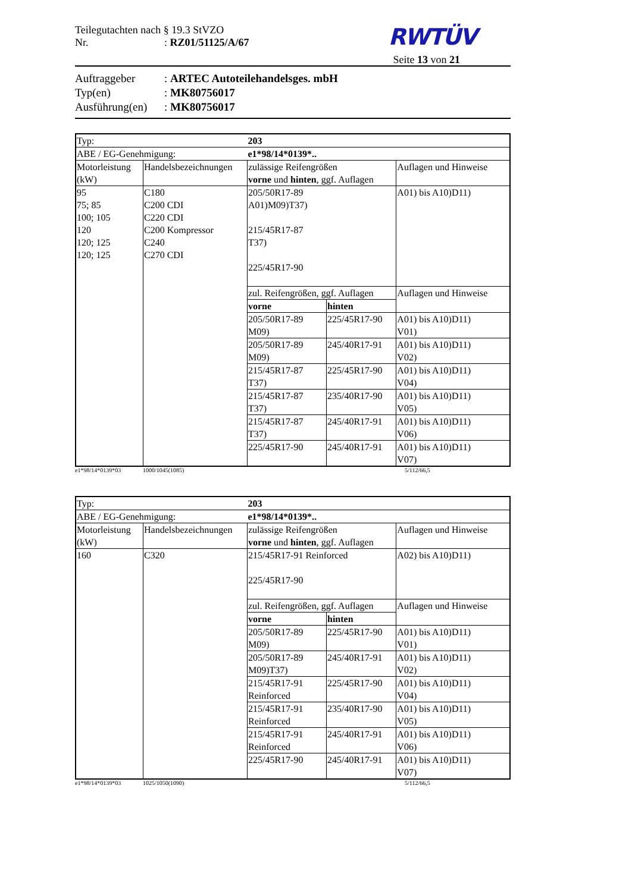Teilegutachten nach § 19.3 StVZO
Nr. : RZ01/51125/A/67
RWTÜV
Seite 13 von 21
Auftraggeber : ARTEC Autoteilehandelsges. mbH
Typ(en) : MK80756017
Ausführung(en)
: MK80756017
| Typ: | | 203 | | |
| ABE / EG-Genehmigung: | | e1*98/14*0139*.. | | |
| Motorleistung (kW) | Handelsbezeichnungen | zulässige Reifengrößen vorne und hinten , ggf. Auflagen | | Auflagen und Hinweise |
| 95 75; 85 100; 105 120 120; 125 120; 125 | C180 C200 CDI C220 CDI C200 Kompressor C240 C270 CDI | 205/50R17-89 A01)M09)T37) 215/45R17-87 T37) 225/45R17-90 | | A01) bis A10)D11) |
| | | zul. Reifengrößen, ggf. Auflagen | | Auflagen und Hinweise |
| | | vorne | hinten | |
| | | 205/50R17-89 M09) | 225/45R17-90 | A01) bis A10)D11) V01) |
| | | 205/50R17-89 M09) | 245/40R17-91 | A01) bis A10)D11) V02) |
| | | 215/45R17-87 T37) | 225/45R17-90 | A01) bis A10)D11) V04) |
| | | 215/45R17-87 T37) | 235/40R17-90 | A01) bis A10)D11) V05) |
| | | 215/45R17-87 T37) | 245/40R17-91 | A01) bis A10)D11) V06) |
| | | 225/45R17-90 | 245/40R17-91 | A01) bis A10)D11) V07) |
e1*98/14*0139*03 1000/1045(1085) 5/112/66,5
| Typ: | | 203 | | |
| ABE / EG-Genehmigung: | | e1*98/14*0139*.. | | |
| Motorleistung (kW) | Handelsbezeichnungen | zulässige Reifengrößen vorne und hinten , ggf. Auflagen | | Auflagen und Hinweise |
| 160 | C320 | 215/45R17-91 Reinforced 225/45R17-90 | | A02) bis A10)D11) |
| | | zul. Reifengrößen, ggf. Auflagen | | Auflagen und Hinweise |
| | | vorne | hinten | |
| | | 205/50R17-89 M09) | 225/45R17-90 | A01) bis A10)D11) V01) |
| | | 205/50R17-89 M09)T37) | 245/40R17-91 | A01) bis A10)D11) V02) |
| | | 215/45R17-91 Reinforced | 225/45R17-90 | A01) bis A10)D11) V04) |
| | | 215/45R17-91 Reinforced | 235/40R17-90 | A01) bis A10)D11) V05) |
| | | 215/45R17-91 Reinforced | 245/40R17-91 | A01) bis A10)D11) V06) |
| | | 225/45R17-90 | 245/40R17-91 | A01) bis A10)D11) V07) |
e1*98/14*0139*03 1025/1050(1090) 5/112/66,5